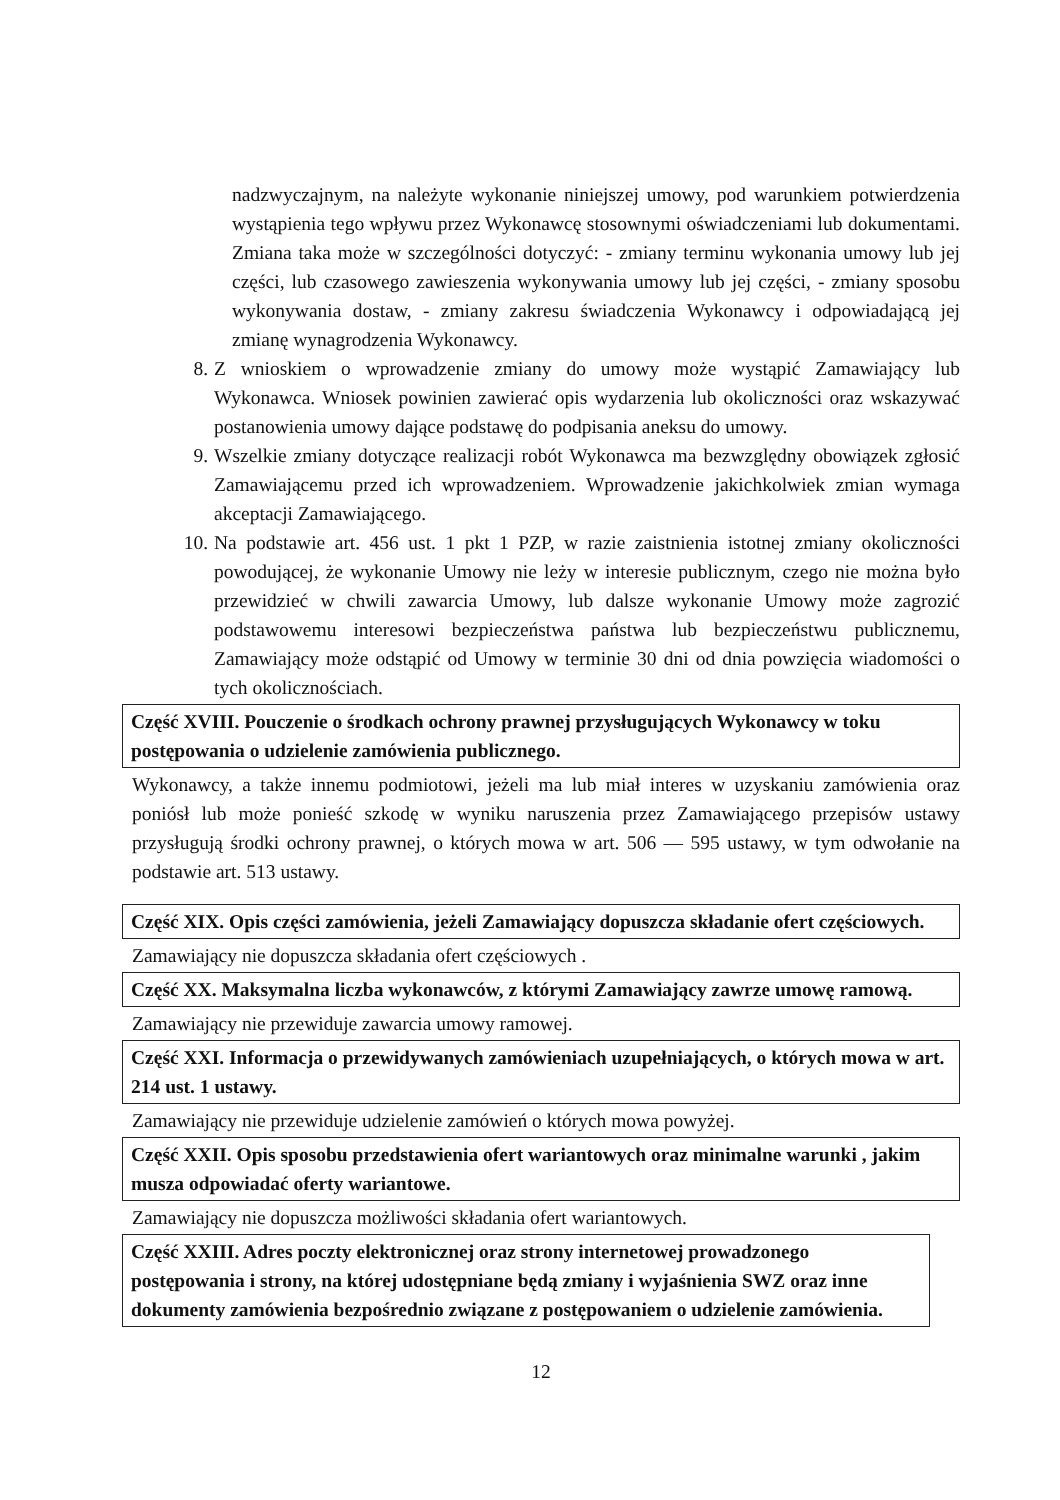nadzwyczajnym, na należyte wykonanie niniejszej umowy, pod warunkiem potwierdzenia wystąpienia tego wpływu przez Wykonawcę stosownymi oświadczeniami lub dokumentami. Zmiana taka może w szczególności dotyczyć: - zmiany terminu wykonania umowy lub jej części, lub czasowego zawieszenia wykonywania umowy lub jej części, - zmiany sposobu wykonywania dostaw, - zmiany zakresu świadczenia Wykonawcy i odpowiadającą jej zmianę wynagrodzenia Wykonawcy.
8. Z wnioskiem o wprowadzenie zmiany do umowy może wystąpić Zamawiający lub Wykonawca. Wniosek powinien zawierać opis wydarzenia lub okoliczności oraz wskazywać postanowienia umowy dające podstawę do podpisania aneksu do umowy.
9. Wszelkie zmiany dotyczące realizacji robót Wykonawca ma bezwzględny obowiązek zgłosić Zamawiającemu przed ich wprowadzeniem. Wprowadzenie jakichkolwiek zmian wymaga akceptacji Zamawiającego.
10.
Na podstawie art. 456 ust. 1 pkt 1 PZP, w razie zaistnienia istotnej zmiany okoliczności powodującej, że wykonanie Umowy nie leży w interesie publicznym, czego nie można było przewidzieć w chwili zawarcia Umowy, lub dalsze wykonanie Umowy może zagrozić podstawowemu interesowi bezpieczeństwa państwa lub bezpieczeństwu publicznemu, Zamawiający może odstąpić od Umowy w terminie 30 dni od dnia powzięcia wiadomości o tych okolicznościach.
Część XVIII. Pouczenie o środkach ochrony prawnej przysługujących Wykonawcy w toku postępowania o udzielenie zamówienia publicznego.
Wykonawcy, a także innemu podmiotowi, jeżeli ma lub miał interes w uzyskaniu zamówienia oraz poniósł lub może ponieść szkodę w wyniku naruszenia przez Zamawiającego przepisów ustawy przysługują środki ochrony prawnej, o których mowa w art. 506 — 595 ustawy, w tym odwołanie na podstawie art. 513 ustawy.
Część XIX. Opis części zamówienia, jeżeli Zamawiający dopuszcza składanie ofert częściowych.
Zamawiający nie dopuszcza składania ofert częściowych .
Część XX. Maksymalna liczba wykonawców, z którymi Zamawiający zawrze umowę ramową.
Zamawiający nie przewiduje zawarcia umowy ramowej.
Część XXI. Informacja o przewidywanych zamówieniach uzupełniających, o których mowa w art. 214 ust. 1 ustawy.
Zamawiający nie przewiduje udzielenie zamówień o których mowa powyżej.
Część XXII. Opis sposobu przedstawienia ofert wariantowych oraz minimalne warunki , jakim musza odpowiadać oferty wariantowe.
Zamawiający nie dopuszcza możliwości składania ofert wariantowych.
Część XXIII. Adres poczty elektronicznej oraz strony internetowej prowadzonego postępowania i strony, na której udostępniane będą zmiany i wyjaśnienia SWZ oraz inne dokumenty zamówienia bezpośrednio związane z postępowaniem o udzielenie zamówienia.
12